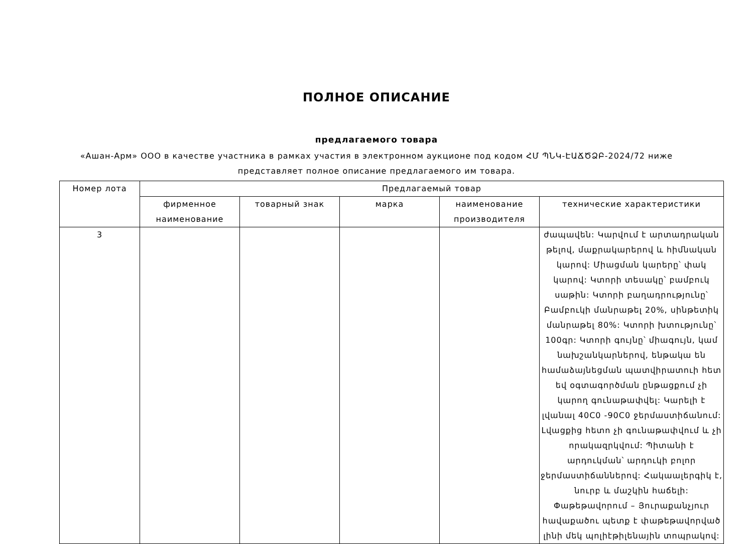ПОЛНОЕ ОПИСАНИЕ
предлагаемого товара
«Ашан-Арм» ООО в качестве участника в рамках участия в электронном аукционе под кодом ՀՄ ՊՆԿ-ԷԱՃԾՁԲ-2024/72 ниже представляет полное описание предлагаемого им товара.
| Номер лота | Предлагаемый товар | | | | |
| --- | --- | --- | --- | --- | --- |
| | фирменное наименование | товарный знак | марка | наименование производителя | технические характеристики |
| 3 | | | | | ժապավեն: Կարվում է արտադրական թելով, մաքրակարերով և հիմնական կարով: Միացման կարերը՝ փակ կարով: Կտորի տեսակը՝ բամբուկ սաթին: Կտորի բաղադրությունը՝ Բամբուկի մանրաթել 20%, սինթետիկ մանրաթել 80%: Կտորի խտությունը՝ 100գր: Կտորի գույնը՝ միագույն, կամ նախշանկարներով, ենթակա են համաձայնեցման պատվիրատուի հետ եվ օգտագործման ընթացքում չի կարող գունաթափվել: Կարելի է լվանալ 40C0 -90C0 ջերմաստիճանում: Լվացքից հետո չի գունաթափվում և չի որակազրկվում: Պիտանի է արդուկման՝ արդուկի բոլոր ջերմաստիճաններով: Հակաալերգիկ է, նուրբ և մաշկին հաճելի: Փաթեթավորում – Յուրաքանչյուր հավաքածու պետք է փաթեթավորված լինի մեկ պոլիէթիլենային տոպրակով: |